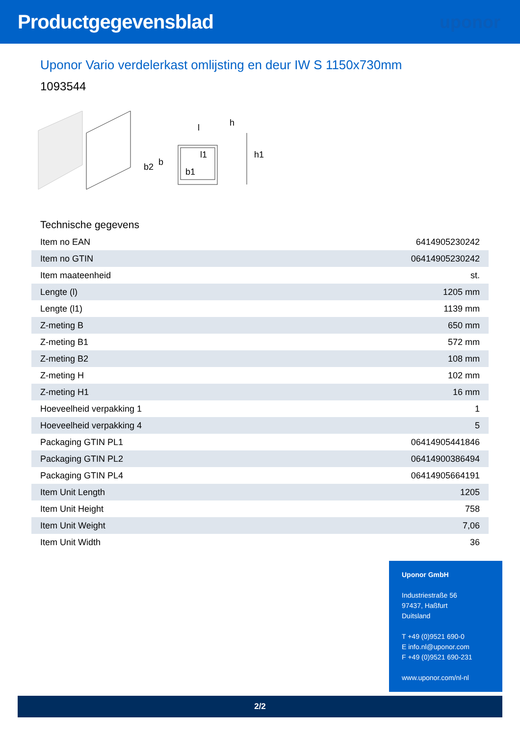Productgegevensblad uponor
Uponor Vario verdelerkast omlijsting en deur IW S 1150x730mm
1093544
l
h
l1
h1
b
b2
b1
Technische gegevens
| Item no EAN | 6414905230242 |
| Item no GTIN | 06414905230242 |
| Item maateenheid | st. |
| Lengte (l) | 1205 mm |
| Lengte (l1) | 1139 mm |
| Z-meting B | 650 mm |
| Z-meting B1 | 572 mm |
| Z-meting B2 | 108 mm |
| Z-meting H | 102 mm |
| Z-meting H1 | 16 mm |
| Hoeveelheid verpakking 1 | 1 |
| Hoeveelheid verpakking 4 | 5 |
| Packaging GTIN PL1 | 06414905441846 |
| Packaging GTIN PL2 | 06414900386494 |
| Packaging GTIN PL4 | 06414905664191 |
| Item Unit Length | 1205 |
| Item Unit Height | 758 |
| Item Unit Weight | 7,06 |
| Item Unit Width | 36 |
Uponor GmbH
Industriestraße 56
97437, Haßfurt
Duitsland
T +49 (0)9521 690-0
E info.nl@uponor.com
F +49 (0)9521 690-231
www.uponor.com/nl-nl
2/2